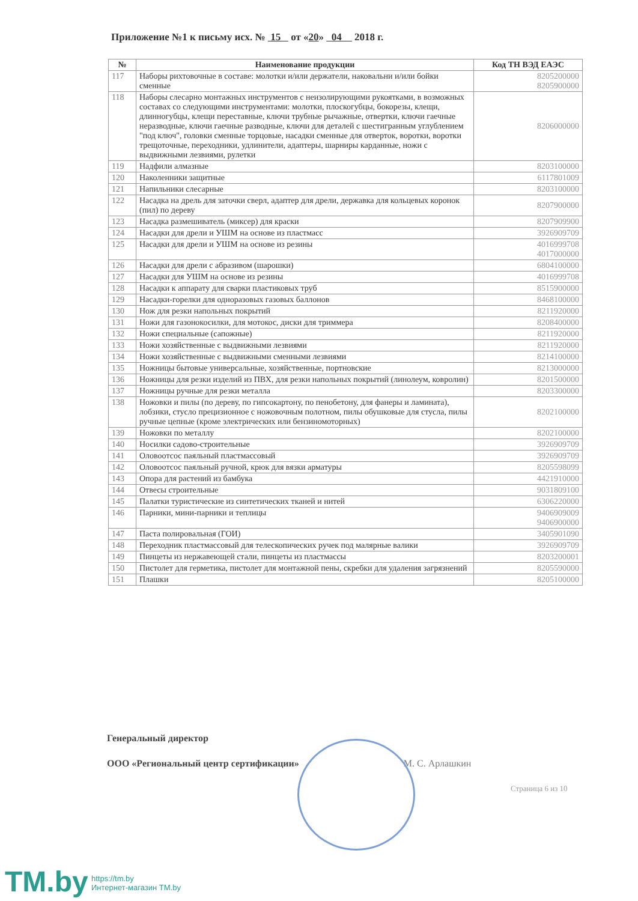Приложение №1 к письму исх. № 15 от «20» 04 2018 г.
| № | Наименование продукции | Код ТН ВЭД ЕАЭС |
| --- | --- | --- |
| 117 | Наборы рихтовочные в составе: молотки и/или держатели, наковальни и/или бойки сменные | 8205200000 8205900000 |
| 118 | Наборы слесарно монтажных инструментов с неизолирующими рукоятками, в возможных составах со следующими инструментами: молотки, плоскогубцы, бокорезы, клещи, длинногубцы, клещи переставные, ключи трубные рычажные, отвертки, ключи гаечные неразводные, ключи гаечные разводные, ключи для деталей с шестигранным углублением "под ключ", головки сменные торцовые, насадки сменные для отверток, воротки, воротки трещоточные, переходники, удлинители, адаптеры, шарниры карданные, ножи с выдвижными лезвиями, рулетки | 8206000000 |
| 119 | Надфили алмазные | 8203100000 |
| 120 | Наколенники защитные | 6117801009 |
| 121 | Напильники слесарные | 8203100000 |
| 122 | Насадка на дрель для заточки сверл, адаптер для дрели, державка для кольцевых коронок (пил) по дереву | 8207900000 |
| 123 | Насадка размешиватель (миксер) для краски | 8207909900 |
| 124 | Насадки для дрели и УШМ на основе из пластмасс | 3926909709 |
| 125 | Насадки для дрели и УШМ на основе из резины | 4016999708 4017000000 |
| 126 | Насадки для дрели с абразивом (шарошки) | 6804100000 |
| 127 | Насадки для УШМ на основе из резины | 4016999708 |
| 128 | Насадки к аппарату для сварки пластиковых труб | 8515900000 |
| 129 | Насадки-горелки для одноразовых газовых баллонов | 8468100000 |
| 130 | Нож для резки напольных покрытий | 8211920000 |
| 131 | Ножи для газонокосилки, для мотокос, диски для триммера | 8208400000 |
| 132 | Ножи специальные (сапожные) | 8211920000 |
| 133 | Ножи хозяйственные с выдвижными лезвиями | 8211920000 |
| 134 | Ножи хозяйственные с выдвижными сменными лезвиями | 8214100000 |
| 135 | Ножницы бытовые универсальные, хозяйственные, портновские | 8213000000 |
| 136 | Ножницы для резки изделий из ПВХ, для резки напольных покрытий (линолеум, ковролин) | 8201500000 |
| 137 | Ножницы ручные для резки металла | 8203300000 |
| 138 | Ножовки и пилы (по дереву, по гипсокартону, по пенобетону, для фанеры и ламината), лобзики, стусло прецизионное с ножовочным полотном, пилы обушковые для стусла, пилы ручные цепные (кроме электрических или бензиномоторных) | 8202100000 |
| 139 | Ножовки по металлу | 8202100000 |
| 140 | Носилки садово-строительные | 3926909709 |
| 141 | Оловоотсос паяльный пластмассовый | 3926909709 |
| 142 | Оловоотсос паяльный ручной, крюк для вязки арматуры | 8205598099 |
| 143 | Опора для растений из бамбука | 4421910000 |
| 144 | Отвесы строительные | 9031809100 |
| 145 | Палатки туристические из синтетических тканей и нитей | 6306220000 |
| 146 | Парники, мини-парники и теплицы | 9406909009 9406900000 |
| 147 | Паста полировальная (ГОИ) | 3405901090 |
| 148 | Переходник пластмассовый для телескопических ручек под малярные валики | 3926909709 |
| 149 | Пинцеты из нержавеющей стали, пинцеты из пластмассы | 8203200001 |
| 150 | Пистолет для герметика, пистолет для монтажной пены, скребки для удаления загрязнений | 8205590000 |
| 151 | Плашки | 8205100000 |
Генеральный директор
ООО «Региональный центр сертификации» М. С. Арлашкин
Страница 6 из 10
TM.by
https://tm.by
Интернет-магазин TM.by